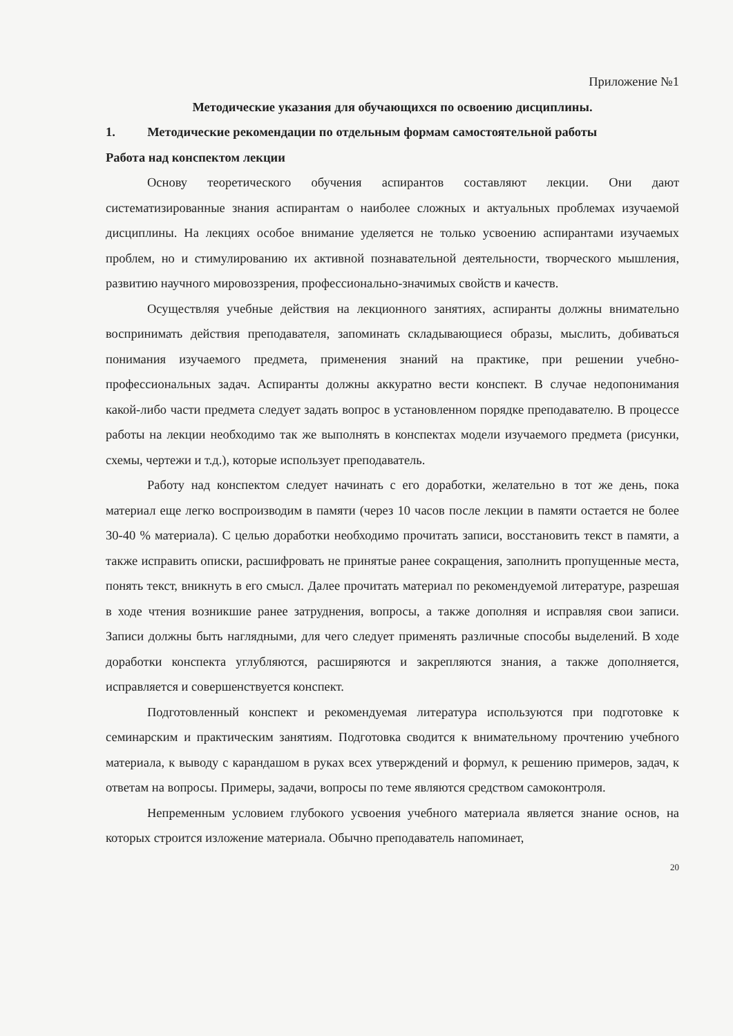Приложение №1
Методические указания для обучающихся по освоению дисциплины.
1. Методические рекомендации по отдельным формам самостоятельной работы
Работа над конспектом лекции
Основу теоретического обучения аспирантов составляют лекции. Они дают систематизированные знания аспирантам о наиболее сложных и актуальных проблемах изучаемой дисциплины. На лекциях особое внимание уделяется не только усвоению аспирантами изучаемых проблем, но и стимулированию их активной познавательной деятельности, творческого мышления, развитию научного мировоззрения, профессионально-значимых свойств и качеств.
Осуществляя учебные действия на лекционного занятиях, аспиранты должны внимательно воспринимать действия преподавателя, запоминать складывающиеся образы, мыслить, добиваться понимания изучаемого предмета, применения знаний на практике, при решении учебно-профессиональных задач. Аспиранты должны аккуратно вести конспект. В случае недопонимания какой-либо части предмета следует задать вопрос в установленном порядке преподавателю. В процессе работы на лекции необходимо так же выполнять в конспектах модели изучаемого предмета (рисунки, схемы, чертежи и т.д.), которые использует преподаватель.
Работу над конспектом следует начинать с его доработки, желательно в тот же день, пока материал еще легко воспроизводим в памяти (через 10 часов после лекции в памяти остается не более 30-40 % материала). С целью доработки необходимо прочитать записи, восстановить текст в памяти, а также исправить описки, расшифровать не принятые ранее сокращения, заполнить пропущенные места, понять текст, вникнуть в его смысл. Далее прочитать материал по рекомендуемой литературе, разрешая в ходе чтения возникшие ранее затруднения, вопросы, а также дополняя и исправляя свои записи. Записи должны быть наглядными, для чего следует применять различные способы выделений. В ходе доработки конспекта углубляются, расширяются и закрепляются знания, а также дополняется, исправляется и совершенствуется конспект.
Подготовленный конспект и рекомендуемая литература используются при подготовке к семинарским и практическим занятиям. Подготовка сводится к внимательному прочтению учебного материала, к выводу с карандашом в руках всех утверждений и формул, к решению примеров, задач, к ответам на вопросы. Примеры, задачи, вопросы по теме являются средством самоконтроля.
Непременным условием глубокого усвоения учебного материала является знание основ, на которых строится изложение материала. Обычно преподаватель напоминает,
20